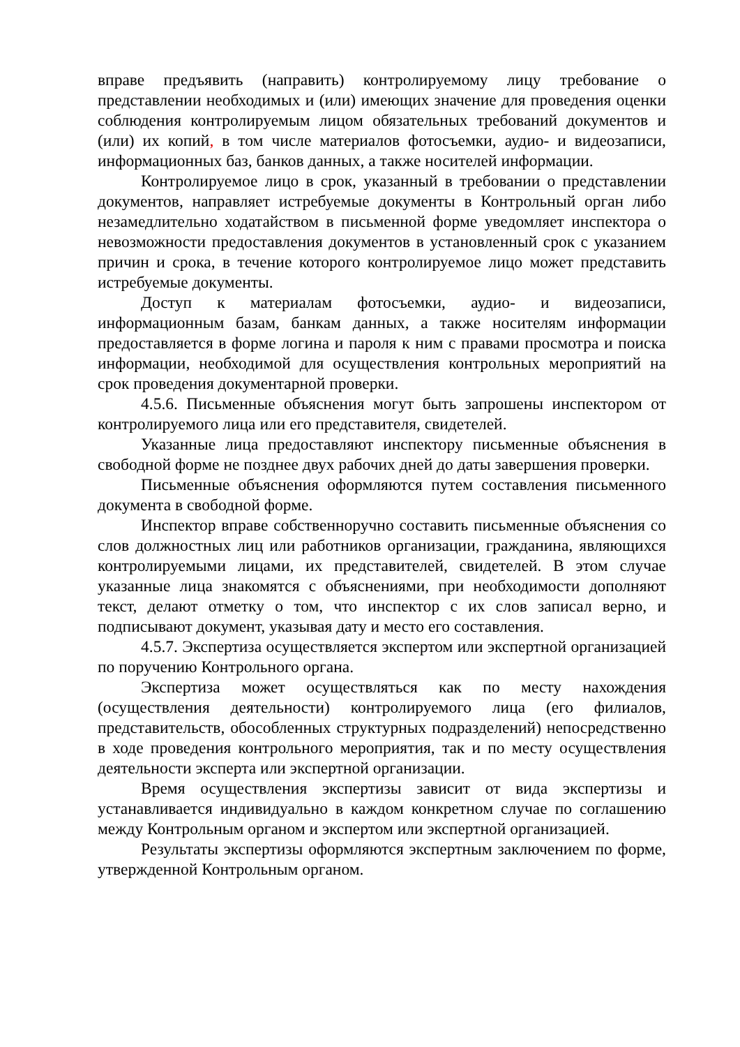вправе предъявить (направить) контролируемому лицу требование о представлении необходимых и (или) имеющих значение для проведения оценки соблюдения контролируемым лицом обязательных требований документов и (или) их копий, в том числе материалов фотосъемки, аудио- и видеозаписи, информационных баз, банков данных, а также носителей информации.
Контролируемое лицо в срок, указанный в требовании о представлении документов, направляет истребуемые документы в Контрольный орган либо незамедлительно ходатайством в письменной форме уведомляет инспектора о невозможности предоставления документов в установленный срок с указанием причин и срока, в течение которого контролируемое лицо может представить истребуемые документы.
Доступ к материалам фотосъемки, аудио- и видеозаписи, информационным базам, банкам данных, а также носителям информации предоставляется в форме логина и пароля к ним с правами просмотра и поиска информации, необходимой для осуществления контрольных мероприятий на срок проведения документарной проверки.
4.5.6. Письменные объяснения могут быть запрошены инспектором от контролируемого лица или его представителя, свидетелей.
Указанные лица предоставляют инспектору письменные объяснения в свободной форме не позднее двух рабочих дней до даты завершения проверки.
Письменные объяснения оформляются путем составления письменного документа в свободной форме.
Инспектор вправе собственноручно составить письменные объяснения со слов должностных лиц или работников организации, гражданина, являющихся контролируемыми лицами, их представителей, свидетелей. В этом случае указанные лица знакомятся с объяснениями, при необходимости дополняют текст, делают отметку о том, что инспектор с их слов записал верно, и подписывают документ, указывая дату и место его составления.
4.5.7. Экспертиза осуществляется экспертом или экспертной организацией по поручению Контрольного органа.
Экспертиза может осуществляться как по месту нахождения (осуществления деятельности) контролируемого лица (его филиалов, представительств, обособленных структурных подразделений) непосредственно в ходе проведения контрольного мероприятия, так и по месту осуществления деятельности эксперта или экспертной организации.
Время осуществления экспертизы зависит от вида экспертизы и устанавливается индивидуально в каждом конкретном случае по соглашению между Контрольным органом и экспертом или экспертной организацией.
Результаты экспертизы оформляются экспертным заключением по форме, утвержденной Контрольным органом.